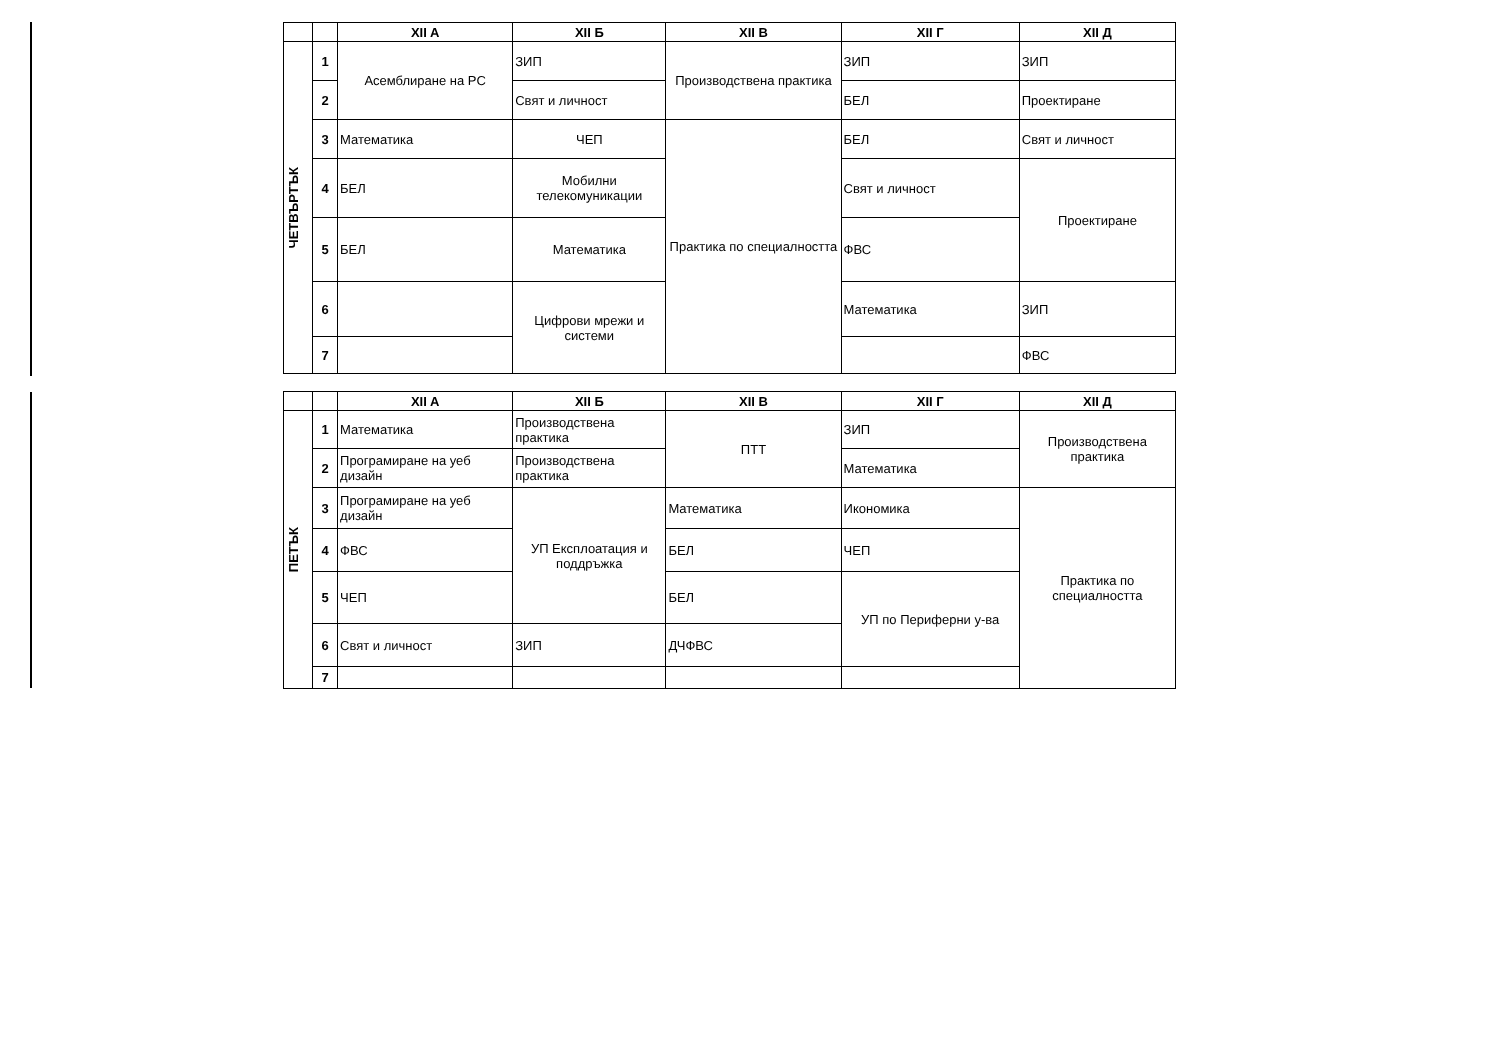| | | XII A | XII Б | XII В | XII Г | XII Д |
| --- | --- | --- | --- | --- | --- | --- |
| ЧЕТВЪРТЪК | 1 | Асемблиране на PC | ЗИП | Производствена практика | ЗИП | ЗИП |
| | 2 | | Свят и личност | | БЕЛ | Проектиране |
| | 3 | Математика | ЧЕП | Практика по специалността | БЕЛ | Свят и личност |
| | 4 | БЕЛ | Мобилни телекомуникации | | Свят и личност | Проектиране |
| | 5 | БЕЛ | Математика | | ФВС | |
| | 6 | | Цифрови мрежи и системи | | Математика | ЗИП |
| | 7 | | | | | ФВС |
| | | XII A | XII Б | XII В | XII Г | XII Д |
| --- | --- | --- | --- | --- | --- | --- |
| ПЕТЪК | 1 | Математика | Производствена практика | ПТТ | ЗИП | Производствена практика |
| | 2 | Програмиране на уеб дизайн | Производствена практика | | Математика | |
| | 3 | Програмиране на уеб дизайн | УП Експлоатация и поддръжка | Математика | Икономика | Практика по специалността |
| | 4 | ФВС | | БЕЛ | ЧЕП | |
| | 5 | ЧЕП | | БЕЛ | УП по Периферни у-ва | |
| | 6 | Свят и личност | ЗИП | ДЧФВС | | |
| | 7 | | | | | |